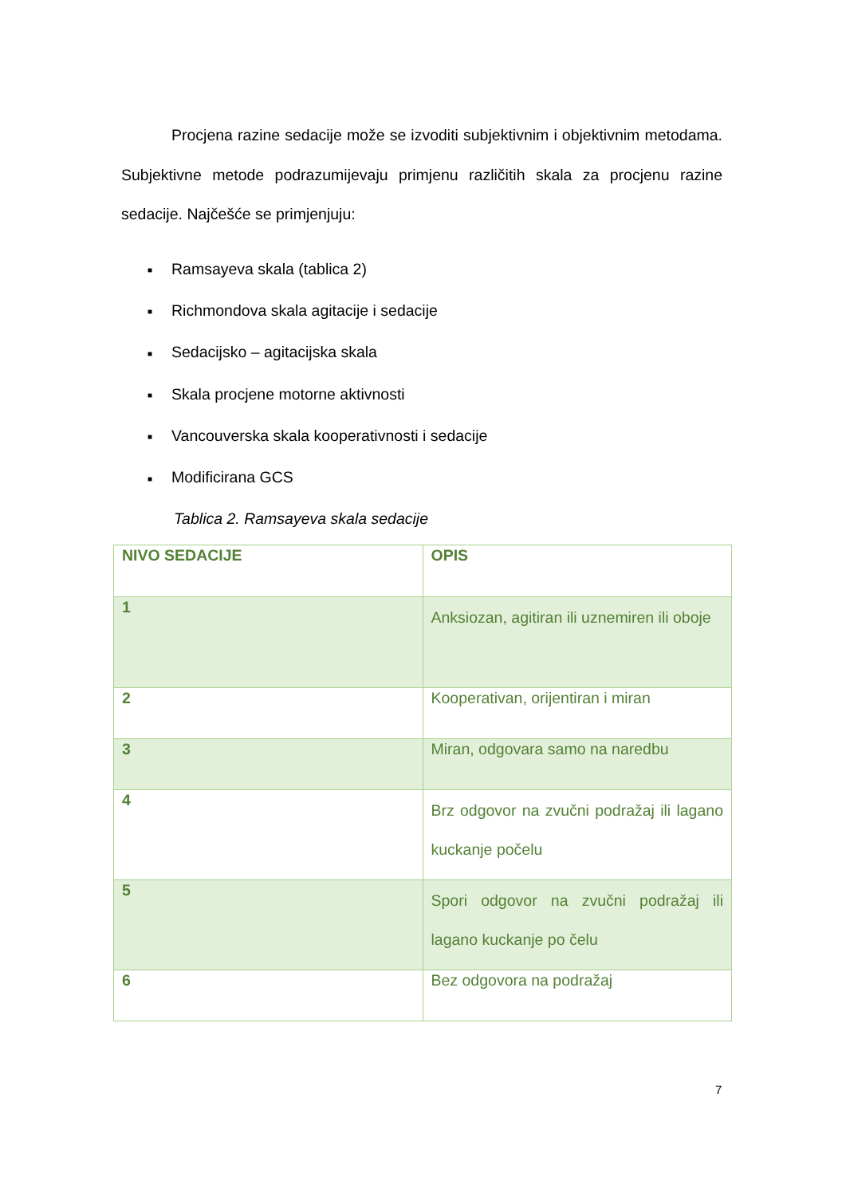Procjena razine sedacije može se izvoditi subjektivnim i objektivnim metodama. Subjektivne metode podrazumijevaju primjenu različitih skala za procjenu razine sedacije. Najčešće se primjenjuju:
■ Ramsayeva skala (tablica 2)
■ Richmondova skala agitacije i sedacije
■ Sedacijsko – agitacijska skala
■ Skala procjene motorne aktivnosti
■ Vancouverska skala kooperativnosti i sedacije
■ Modificirana GCS
Tablica 2. Ramsayeva skala sedacije
| NIVO SEDACIJE | OPIS |
| 1 | Anksiozan, agitiran ili uznemiren ili oboje |
| 2 | Kooperativan, orijentiran i miran |
| 3 | Miran, odgovara samo na naredbu |
| 4 | Brz odgovor na zvučni podražaj ili lagano kuckanje počelu |
| 5 | Spori odgovor na zvučni podražaj ili lagano kuckanje po čelu |
| 6 | Bez odgovora na podražaj |
7